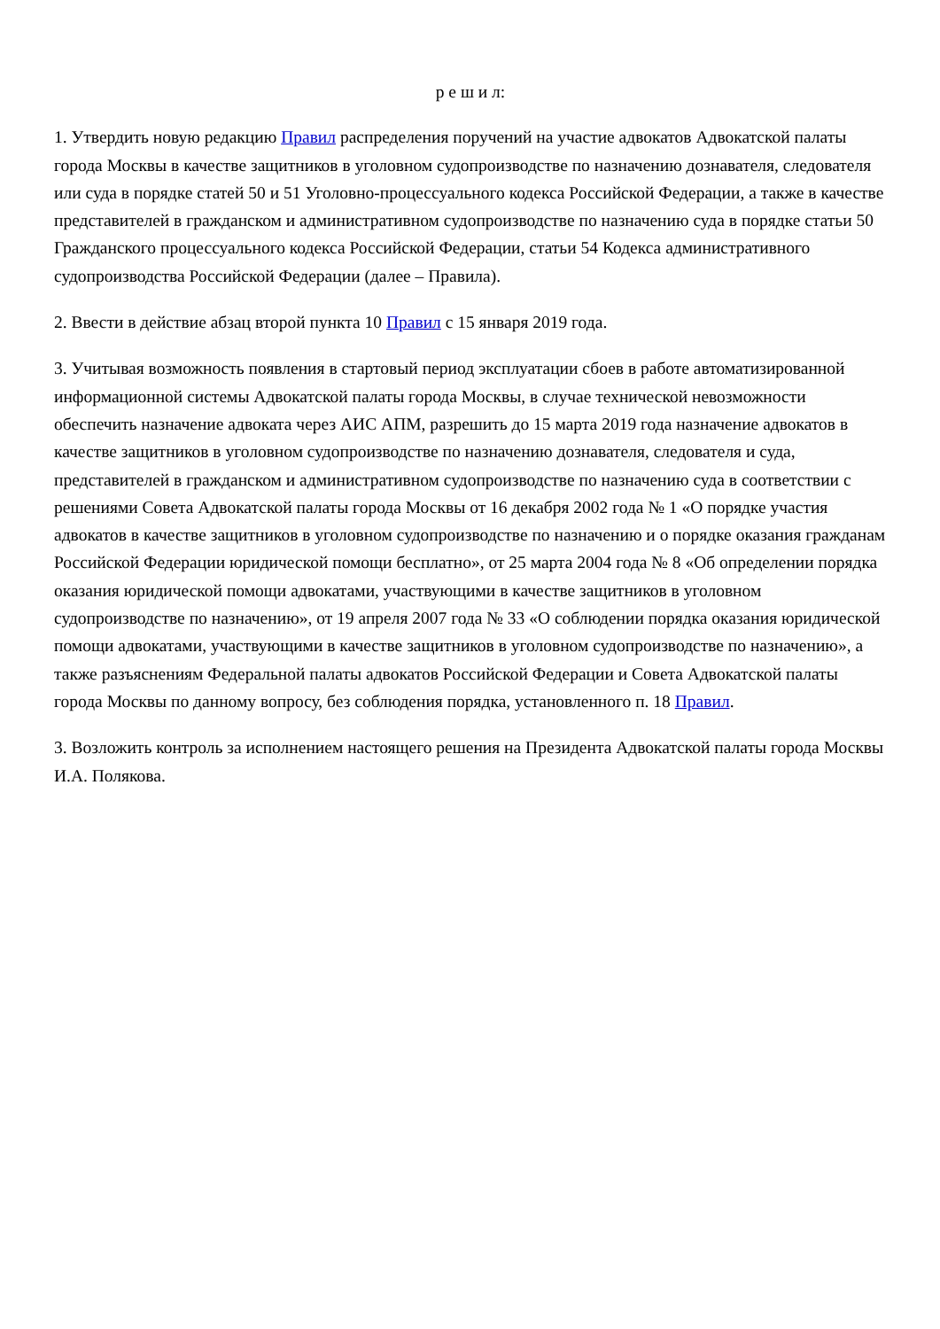р е ш и л:
1. Утвердить новую редакцию Правил распределения поручений на участие адвокатов Адвокатской палаты города Москвы в качестве защитников в уголовном судопроизводстве по назначению дознавателя, следователя или суда в порядке статей 50 и 51 Уголовно-процессуального кодекса Российской Федерации, а также в качестве представителей в гражданском и административном судопроизводстве по назначению суда в порядке статьи 50 Гражданского процессуального кодекса Российской Федерации, статьи 54 Кодекса административного судопроизводства Российской Федерации (далее – Правила).
2. Ввести в действие абзац второй пункта 10 Правил с 15 января 2019 года.
3. Учитывая возможность появления в стартовый период эксплуатации сбоев в работе автоматизированной информационной системы Адвокатской палаты города Москвы, в случае технической невозможности обеспечить назначение адвоката через АИС АПМ, разрешить до 15 марта 2019 года назначение адвокатов в качестве защитников в уголовном судопроизводстве по назначению дознавателя, следователя и суда, представителей в гражданском и административном судопроизводстве по назначению суда в соответствии с решениями Совета Адвокатской палаты города Москвы от 16 декабря 2002 года № 1 «О порядке участия адвокатов в качестве защитников в уголовном судопроизводстве по назначению и о порядке оказания гражданам Российской Федерации юридической помощи бесплатно», от 25 марта 2004 года № 8 «Об определении порядка оказания юридической помощи адвокатами, участвующими в качестве защитников в уголовном судопроизводстве по назначению», от 19 апреля 2007 года № 33 «О соблюдении порядка оказания юридической помощи адвокатами, участвующими в качестве защитников в уголовном судопроизводстве по назначению», а также разъяснениям Федеральной палаты адвокатов Российской Федерации и Совета Адвокатской палаты города Москвы по данному вопросу, без соблюдения порядка, установленного п. 18 Правил.
3. Возложить контроль за исполнением настоящего решения на Президента Адвокатской палаты города Москвы И.А. Полякова.